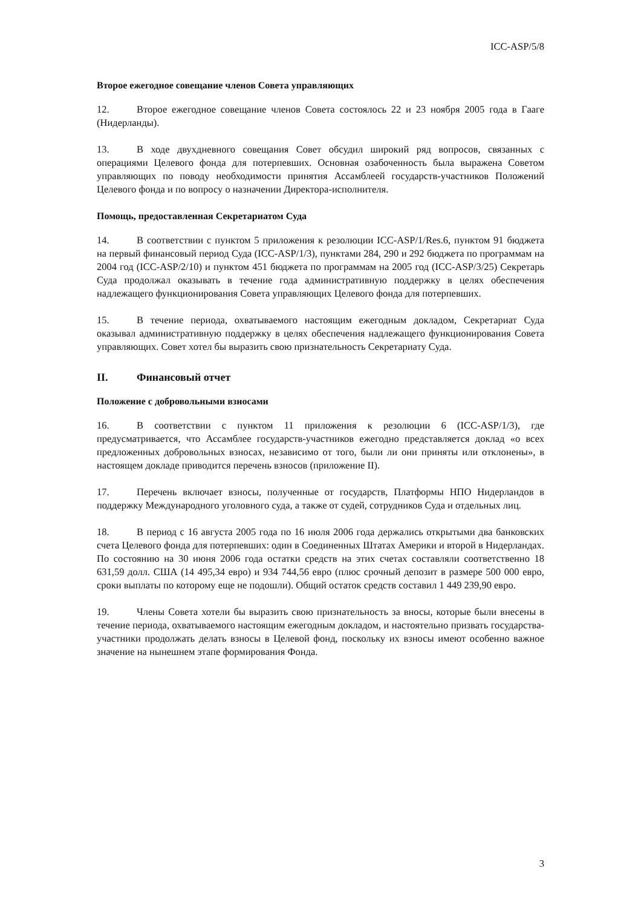ICC-ASP/5/8
Второе ежегодное совещание членов Совета управляющих
12. Второе ежегодное совещание членов Совета состоялось 22 и 23 ноября 2005 года в Гааге (Нидерланды).
13. В ходе двухдневного совещания Совет обсудил широкий ряд вопросов, связанных с операциями Целевого фонда для потерпевших. Основная озабоченность была выражена Советом управляющих по поводу необходимости принятия Ассамблеей государств-участников Положений Целевого фонда и по вопросу о назначении Директора-исполнителя.
Помощь, предоставленная Секретариатом Суда
14. В соответствии с пунктом 5 приложения к резолюции ICC-ASP/1/Res.6, пунктом 91 бюджета на первый финансовый период Суда (ICC-ASP/1/3), пунктами 284, 290 и 292 бюджета по программам на 2004 год (ICC-ASP/2/10) и пунктом 451 бюджета по программам на 2005 год (ICC-ASP/3/25) Секретарь Суда продолжал оказывать в течение года административную поддержку в целях обеспечения надлежащего функционирования Совета управляющих Целевого фонда для потерпевших.
15. В течение периода, охватываемого настоящим ежегодным докладом, Секретариат Суда оказывал административную поддержку в целях обеспечения надлежащего функционирования Совета управляющих. Совет хотел бы выразить свою признательность Секретариату Суда.
II. Финансовый отчет
Положение с добровольными взносами
16. В соответствии с пунктом 11 приложения к резолюции 6 (ICC-ASP/1/3), где предусматривается, что Ассамблее государств-участников ежегодно представляется доклад «о всех предложенных добровольных взносах, независимо от того, были ли они приняты или отклонены», в настоящем докладе приводится перечень взносов (приложение II).
17. Перечень включает взносы, полученные от государств, Платформы НПО Нидерландов в поддержку Международного уголовного суда, а также от судей, сотрудников Суда и отдельных лиц.
18. В период с 16 августа 2005 года по 16 июля 2006 года держались открытыми два банковских счета Целевого фонда для потерпевших: один в Соединенных Штатах Америки и второй в Нидерландах. По состоянию на 30 июня 2006 года остатки средств на этих счетах составляли соответственно 18 631,59 долл. США (14 495,34 евро) и 934 744,56 евро (плюс срочный депозит в размере 500 000 евро, сроки выплаты по которому еще не подошли). Общий остаток средств составил 1 449 239,90 евро.
19. Члены Совета хотели бы выразить свою признательность за вносы, которые были внесены в течение периода, охватываемого настоящим ежегодным докладом, и настоятельно призвать государства-участники продолжать делать взносы в Целевой фонд, поскольку их взносы имеют особенно важное значение на нынешнем этапе формирования Фонда.
3